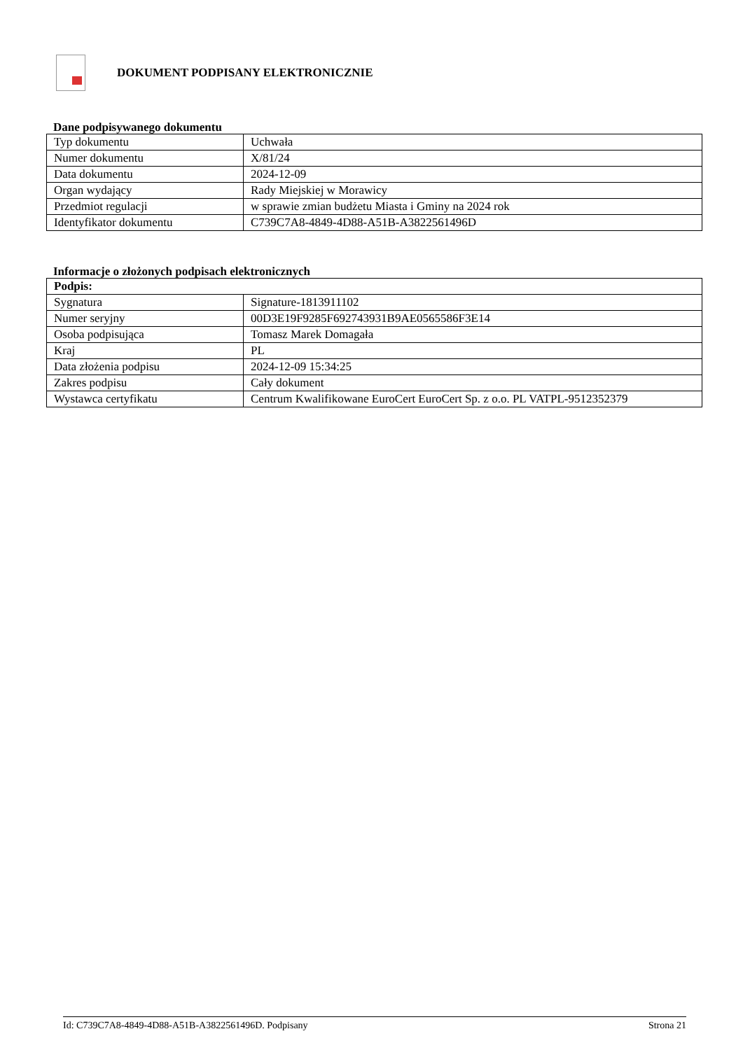DOKUMENT PODPISANY ELEKTRONICZNIE
Dane podpisywanego dokumentu
| Typ dokumentu | Uchwała |
| Numer dokumentu | X/81/24 |
| Data dokumentu | 2024-12-09 |
| Organ wydający | Rady Miejskiej w Morawicy |
| Przedmiot regulacji | w sprawie zmian budżetu Miasta i Gminy na 2024 rok |
| Identyfikator dokumentu | C739C7A8-4849-4D88-A51B-A3822561496D |
Informacje o złożonych podpisach elektronicznych
| Podpis: | |
| Sygnatura | Signature-1813911102 |
| Numer seryjny | 00D3E19F9285F692743931B9AE0565586F3E14 |
| Osoba podpisująca | Tomasz Marek Domagała |
| Kraj | PL |
| Data złożenia podpisu | 2024-12-09 15:34:25 |
| Zakres podpisu | Cały dokument |
| Wystawca certyfikatu | Centrum Kwalifikowane EuroCert EuroCert Sp. z o.o. PL VATPL-9512352379 |
Id: C739C7A8-4849-4D88-A51B-A3822561496D. Podpisany Strona 21